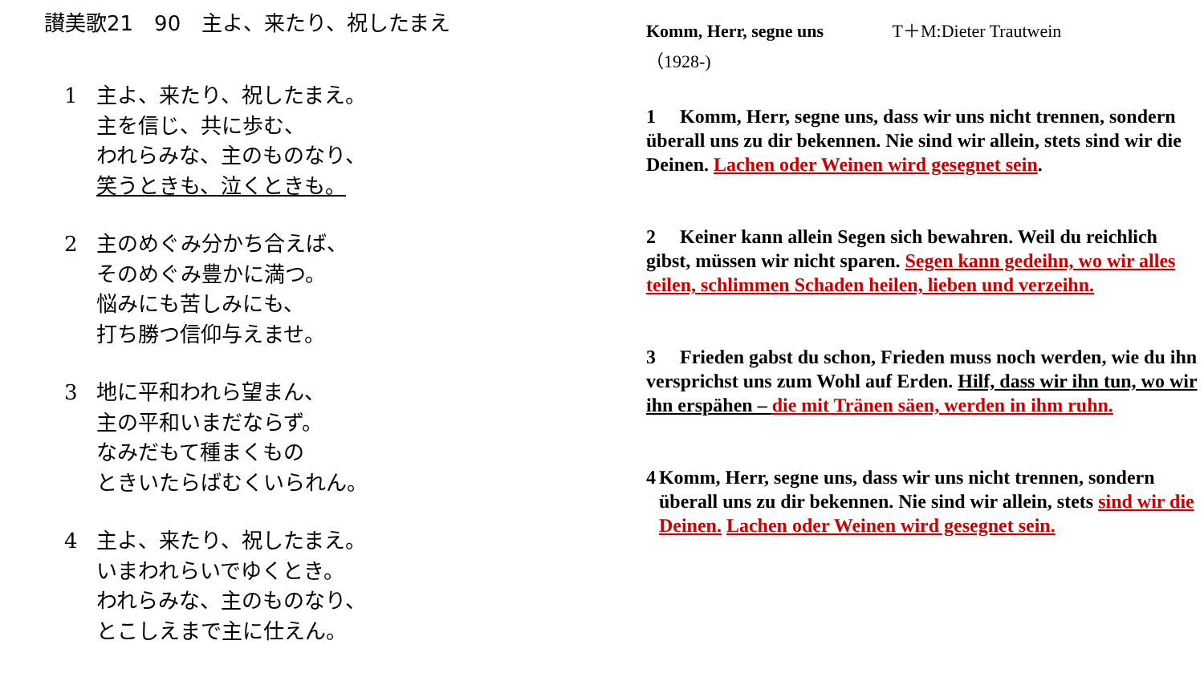讃美歌21　90　主よ、来たり、祝したまえ
1 主よ、来たり、祝したまえ。
主を信じ、共に歩む、
われらみな、主のものなり、
笑うときも、泣くときも。
2 主のめぐみ分かち合えば、
そのめぐみ豊かに満つ。
悩みにも苦しみにも、
打ち勝つ信仰与えませ。
3 地に平和われら望まん、
主の平和いまだならず。
なみだもて種まくもの
ときいたらばむくいられん。
4 主よ、来たり、祝したまえ。
いまわれらいでゆくとき。
われらみな、主のものなり、
とこしえまで主に仕えん。
Komm, Herr, segne uns T＋M:Dieter Trautwein
（1928-)
1　 Komm, Herr, segne uns, dass wir uns nicht trennen, sondern überall uns zu dir bekennen. Nie sind wir allein, stets sind wir die Deinen. Lachen oder Weinen wird gesegnet sein.
2　 Keiner kann allein Segen sich bewahren. Weil du reichlich gibst, müssen wir nicht sparen. Segen kann gedeihn, wo wir alles teilen, schlimmen Schaden heilen, lieben und verzeihn.
3　 Frieden gabst du schon, Frieden muss noch werden, wie du ihn versprichst uns zum Wohl auf Erden. Hilf, dass wir ihn tun, wo wir ihn erspähen – die mit Tränen säen, werden in ihm ruhn.
4 Komm, Herr, segne uns, dass wir uns nicht trennen, sondern überall uns zu dir bekennen. Nie sind wir allein, stets sind wir die Deinen. Lachen oder Weinen wird gesegnet sein.